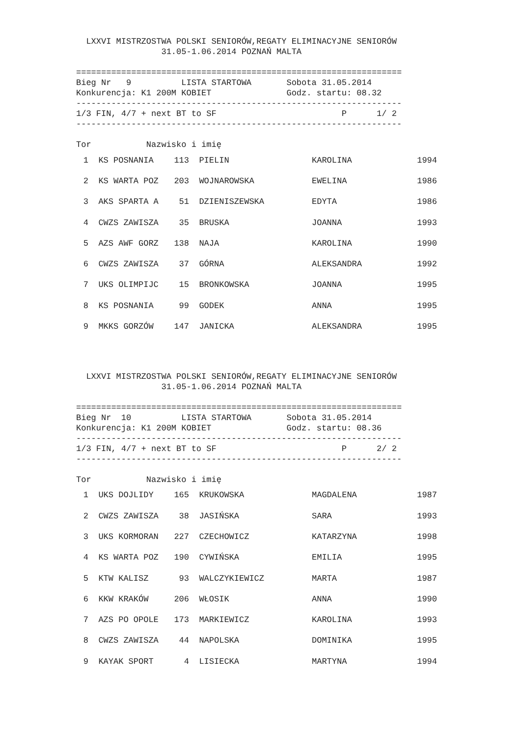LXXVI MISTRZOSTWA POLSKI SENIORÓW,REGATY ELIMINACYJNE SENIORÓW
                 31.05-1.06.2014 POZNAŃ MALTA

=================================================================
Bieg Nr   9          LISTA STARTOWA       Sobota 31.05.2014
Konkurencja: K1 200M KOBIET               Godz. startu: 08.32
-----------------------------------------------------------------
1/3 FIN, 4/7 + next BT to SF                         P      1/ 2
-----------------------------------------------------------------

Tor           Nazwisko i imię
| 1 | KS POSNANIA | 113 | PIELIN | KAROLINA | 1994 |
| 2 | KS WARTA POZ | 203 | WOJNAROWSKA | EWELINA | 1986 |
| 3 | AKS SPARTA A | 51 | DZIENISZEWSKA | EDYTA | 1986 |
| 4 | CWZS ZAWISZA | 35 | BRUSKA | JOANNA | 1993 |
| 5 | AZS AWF GORZ | 138 | NAJA | KAROLINA | 1990 |
| 6 | CWZS ZAWISZA | 37 | GÓRNA | ALEKSANDRA | 1992 |
| 7 | UKS OLIMPIJC | 15 | BRONKOWSKA | JOANNA | 1995 |
| 8 | KS POSNANIA | 99 | GODEK | ANNA | 1995 |
| 9 | MKKS GORZÓW | 147 | JANICKA | ALEKSANDRA | 1995 |
  LXXVI MISTRZOSTWA POLSKI SENIORÓW,REGATY ELIMINACYJNE SENIORÓW
                 31.05-1.06.2014 POZNAŃ MALTA

=================================================================
Bieg Nr  10          LISTA STARTOWA       Sobota 31.05.2014
Konkurencja: K1 200M KOBIET               Godz. startu: 08.36
-----------------------------------------------------------------
1/3 FIN, 4/7 + next BT to SF                         P      2/ 2
-----------------------------------------------------------------

Tor           Nazwisko i imię
| 1 | UKS DOJLIDY | 165 | KRUKOWSKA | MAGDALENA | 1987 |
| 2 | CWZS ZAWISZA | 38 | JASIŃSKA | SARA | 1993 |
| 3 | UKS KORMORAN | 227 | CZECHOWICZ | KATARZYNA | 1998 |
| 4 | KS WARTA POZ | 190 | CYWIŃSKA | EMILIA | 1995 |
| 5 | KTW KALISZ | 93 | WALCZYKIEWICZ | MARTA | 1987 |
| 6 | KKW KRAKÓW | 206 | WŁOSIK | ANNA | 1990 |
| 7 | AZS PO OPOLE | 173 | MARKIEWICZ | KAROLINA | 1993 |
| 8 | CWZS ZAWISZA | 44 | NAPOLSKA | DOMINIKA | 1995 |
| 9 | KAYAK SPORT | 4 | LISIECKA | MARTYNA | 1994 |